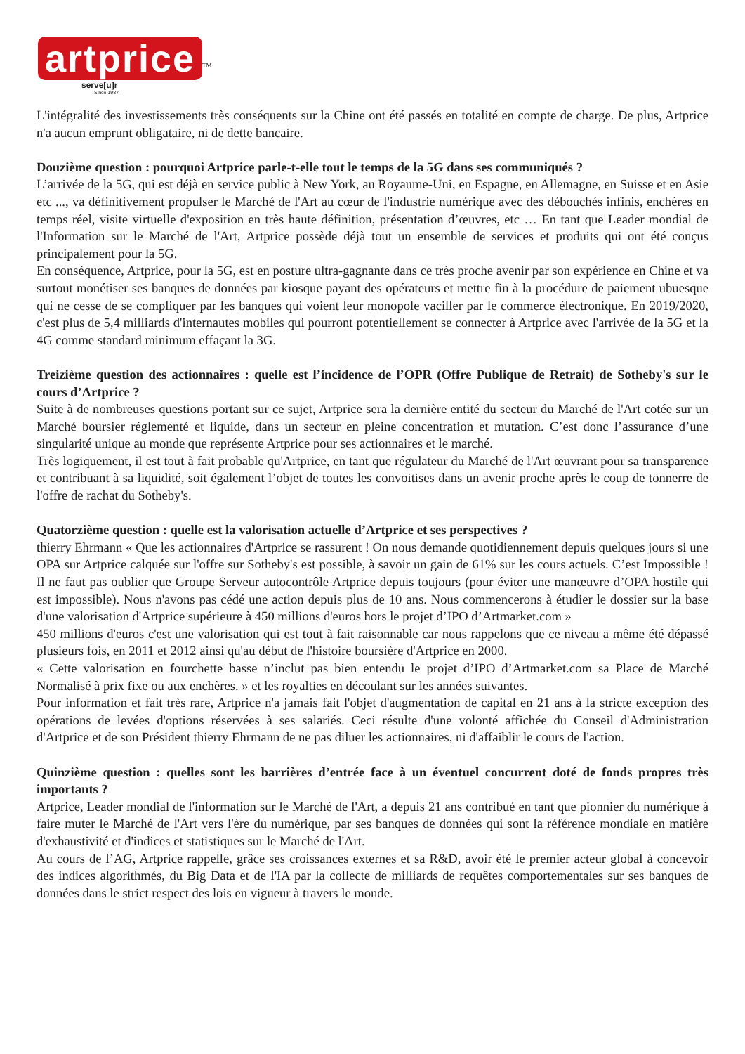artprice<sup>TM</sup>
serve[u]r
Since 1987
L'intégralité des investissements très conséquents sur la Chine ont été passés en totalité en compte de charge. De plus, Artprice n'a aucun emprunt obligataire, ni de dette bancaire.
Douzième question : pourquoi Artprice parle-t-elle tout le temps de la 5G dans ses communiqués ?
L’arrivée de la 5G, qui est déjà en service public à New York, au Royaume-Uni, en Espagne, en Allemagne, en Suisse et en Asie etc ..., va définitivement propulser le Marché de l'Art au cœur de l'industrie numérique avec des débouchés infinis, enchères en temps réel, visite virtuelle d'exposition en très haute définition, présentation d’œuvres, etc … En tant que Leader mondial de l'Information sur le Marché de l'Art, Artprice possède déjà tout un ensemble de services et produits qui ont été conçus principalement pour la 5G.
En conséquence, Artprice, pour la 5G, est en posture ultra-gagnante dans ce très proche avenir par son expérience en Chine et va surtout monétiser ses banques de données par kiosque payant des opérateurs et mettre fin à la procédure de paiement ubuesque qui ne cesse de se compliquer par les banques qui voient leur monopole vaciller par le commerce électronique. En 2019/2020, c'est plus de 5,4 milliards d'internautes mobiles qui pourront potentiellement se connecter à Artprice avec l'arrivée de la 5G et la 4G comme standard minimum effaçant la 3G.
Treizième question des actionnaires : quelle est l’incidence de l’OPR (Offre Publique de Retrait) de Sotheby's sur le cours d’Artprice ?
Suite à de nombreuses questions portant sur ce sujet, Artprice sera la dernière entité du secteur du Marché de l'Art cotée sur un Marché boursier réglementé et liquide, dans un secteur en pleine concentration et mutation. C’est donc l’assurance d’une singularité unique au monde que représente Artprice pour ses actionnaires et le marché.
Très logiquement, il est tout à fait probable qu'Artprice, en tant que régulateur du Marché de l'Art œuvrant pour sa transparence et contribuant à sa liquidité, soit également l’objet de toutes les convoitises dans un avenir proche après le coup de tonnerre de l'offre de rachat du Sotheby's.
Quatorzième question : quelle est la valorisation actuelle d’Artprice et ses perspectives ?
thierry Ehrmann « Que les actionnaires d'Artprice se rassurent ! On nous demande quotidiennement depuis quelques jours si une OPA sur Artprice calquée sur l'offre sur Sotheby's est possible, à savoir un gain de 61% sur les cours actuels. C’est Impossible ! Il ne faut pas oublier que Groupe Serveur autocontrôle Artprice depuis toujours (pour éviter une manœuvre d’OPA hostile qui est impossible). Nous n'avons pas cédé une action depuis plus de 10 ans. Nous commencerons à étudier le dossier sur la base d'une valorisation d'Artprice supérieure à 450 millions d'euros hors le projet d’IPO d’Artmarket.com »
450 millions d'euros c'est une valorisation qui est tout à fait raisonnable car nous rappelons que ce niveau a même été dépassé plusieurs fois, en 2011 et 2012 ainsi qu'au début de l'histoire boursière d'Artprice en 2000.
« Cette valorisation en fourchette basse n’inclut pas bien entendu le projet d’IPO d’Artmarket.com sa Place de Marché Normalisé à prix fixe ou aux enchères. » et les royalties en découlant sur les années suivantes.
Pour information et fait très rare, Artprice n'a jamais fait l'objet d'augmentation de capital en 21 ans à la stricte exception des opérations de levées d'options réservées à ses salariés. Ceci résulte d'une volonté affichée du Conseil d'Administration d'Artprice et de son Président thierry Ehrmann de ne pas diluer les actionnaires, ni d'affaiblir le cours de l'action.
Quinzième question : quelles sont les barrières d’entrée face à un éventuel concurrent doté de fonds propres très importants ?
Artprice, Leader mondial de l'information sur le Marché de l'Art, a depuis 21 ans contribué en tant que pionnier du numérique à faire muter le Marché de l'Art vers l'ère du numérique, par ses banques de données qui sont la référence mondiale en matière d'exhaustivité et d'indices et statistiques sur le Marché de l'Art.
Au cours de l’AG, Artprice rappelle, grâce ses croissances externes et sa R&D, avoir été le premier acteur global à concevoir des indices algorithmés, du Big Data et de l'IA par la collecte de milliards de requêtes comportementales sur ses banques de données dans le strict respect des lois en vigueur à travers le monde.